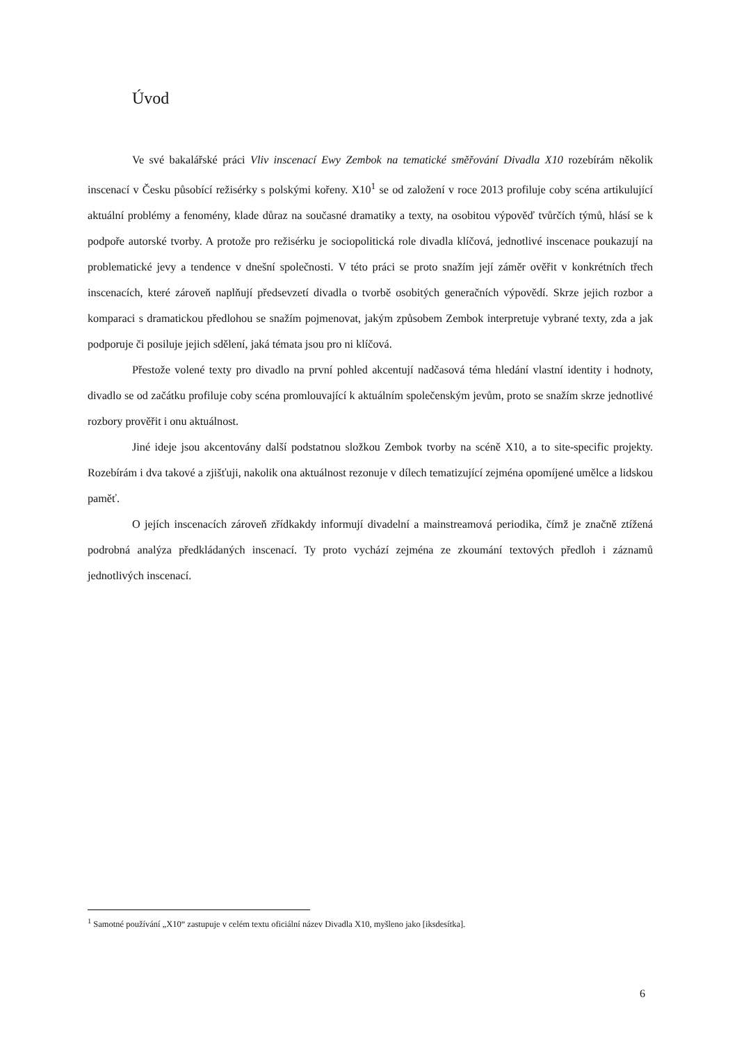Úvod
Ve své bakalářské práci Vliv inscenací Ewy Zembok na tematické směřování Divadla X10 rozebírám několik inscenací v Česku působící režisérky s polskými kořeny. X10<sup>1</sup> se od založení v roce 2013 profiluje coby scéna artikulující aktuální problémy a fenomény, klade důraz na současné dramatiky a texty, na osobitou výpověď tvůrčích týmů, hlásí se k podpoře autorské tvorby. A protože pro režisérku je sociopolitická role divadla klíčová, jednotlivé inscenace poukazují na problematické jevy a tendence v dnešní společnosti. V této práci se proto snažím její záměr ověřit v konkrétních třech inscenacích, které zároveň naplňují předsevzetí divadla o tvorbě osobitých generačních výpovědí. Skrze jejich rozbor a komparaci s dramatickou předlohou se snažím pojmenovat, jakým způsobem Zembok interpretuje vybrané texty, zda a jak podporuje či posiluje jejich sdělení, jaká témata jsou pro ni klíčová.
Přestože volené texty pro divadlo na první pohled akcentují nadčasová téma hledání vlastní identity i hodnoty, divadlo se od začátku profiluje coby scéna promlouvající k aktuálním společenským jevům, proto se snažím skrze jednotlivé rozbory prověřit i onu aktuálnost.
Jiné ideje jsou akcentovány další podstatnou složkou Zembok tvorby na scéně X10, a to site-specific projekty. Rozebírám i dva takové a zjišťuji, nakolik ona aktuálnost rezonuje v dílech tematizující zejména opomíjené umělce a lidskou paměť.
O jejích inscenacích zároveň zřídkakdy informují divadelní a mainstreamová periodika, čímž je značně ztížená podrobná analýza předkládaných inscenací. Ty proto vychází zejména ze zkoumání textových předloh i záznamů jednotlivých inscenací.
<sup>1</sup> Samotné používání „X10“ zastupuje v celém textu oficiální název Divadla X10, myšleno jako [iksdesítka].
6